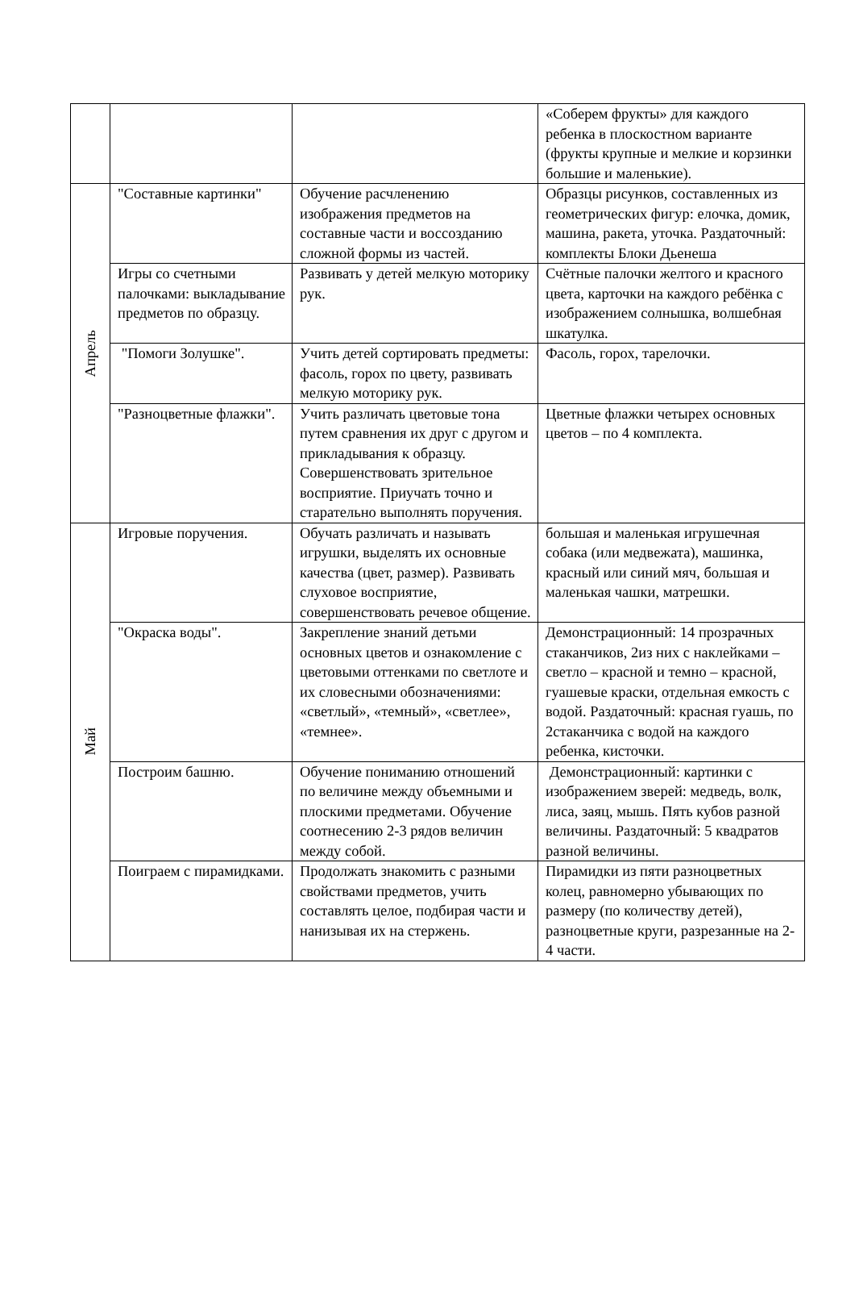| | | | «Соберем фрукты» для каждого ребенка в плоскостном варианте (фрукты крупные и мелкие и корзинки большие и маленькие). |
| Апрель | "Составные картинки" | Обучение расчленению изображения предметов на составные части и воссозданию сложной формы из частей. | Образцы рисунков, составленных из геометрических фигур: елочка, домик, машина, ракета, уточка. Раздаточный: комплекты Блоки Дьенеша |
| | Игры со счетными палочками: выкладывание предметов по образцу. | Развивать у детей мелкую моторику рук. | Счётные палочки желтого и красного цвета, карточки на каждого ребёнка с изображением солнышка, волшебная шкатулка. |
| | "Помоги Золушке". | Учить детей сортировать предметы: фасоль, горох по цвету, развивать мелкую моторику рук. | Фасоль, горох, тарелочки. |
| | "Разноцветные флажки". | Учить различать цветовые тона путем сравнения их друг с другом и прикладывания к образцу. Совершенствовать зрительное восприятие. Приучать точно и старательно выполнять поручения. | Цветные флажки четырех основных цветов – по 4 комплекта. |
| Май | Игровые поручения. | Обучать различать и называть игрушки, выделять их основные качества (цвет, размер). Развивать слуховое восприятие, совершенствовать речевое общение. | большая и маленькая игрушечная собака (или медвежата), машинка, красный или синий мяч, большая и маленькая чашки, матрешки. |
| | "Окраска воды". | Закрепление знаний детьми основных цветов и ознакомление с цветовыми оттенками по светлоте и их словесными обозначениями: «светлый», «темный», «светлее», «темнее». | Демонстрационный: 14 прозрачных стаканчиков, 2из них с наклейками – светло – красной и темно – красной, гуашевые краски, отдельная емкость с водой. Раздаточный: красная гуашь, по 2стаканчика с водой на каждого ребенка, кисточки. |
| | Построим башню. | Обучение пониманию отношений по величине между объемными и плоскими предметами. Обучение соотнесению 2-3 рядов величин между собой. | Демонстрационный: картинки с изображением зверей: медведь, волк, лиса, заяц, мышь. Пять кубов разной величины. Раздаточный: 5 квадратов разной величины. |
| | Поиграем с пирамидками. | Продолжать знакомить с разными свойствами предметов, учить составлять целое, подбирая части и нанизывая их на стержень. | Пирамидки из пяти разноцветных колец, равномерно убывающих по размеру (по количеству детей), разноцветные круги, разрезанные на 2-4 части. |